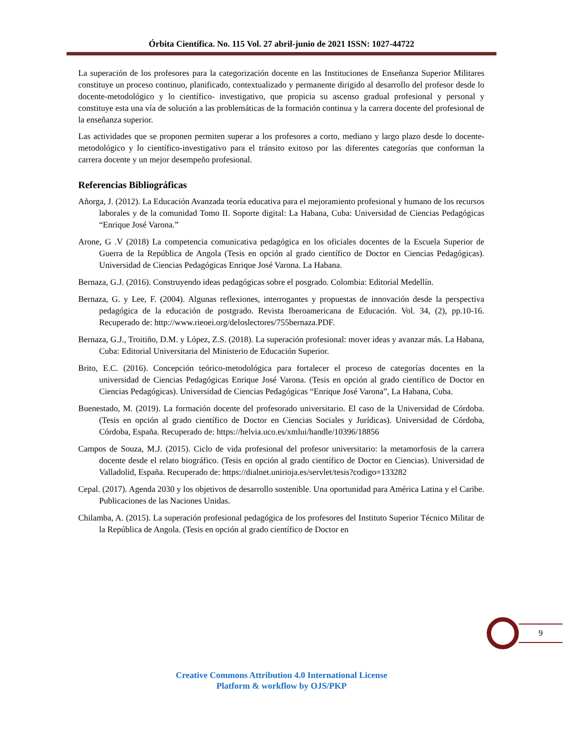Órbita Científica. No. 115 Vol. 27 abril-junio de 2021 ISSN: 1027-44722
La superación de los profesores para la categorización docente en las Instituciones de Enseñanza Superior Militares constituye un proceso continuo, planificado, contextualizado y permanente dirigido al desarrollo del profesor desde lo docente-metodológico y lo científico- investigativo, que propicia su ascenso gradual profesional y personal y constituye esta una vía de solución a las problemáticas de la formación continua y la carrera docente del profesional de la enseñanza superior.
Las actividades que se proponen permiten superar a los profesores a corto, mediano y largo plazo desde lo docente-metodológico y lo científico-investigativo para el tránsito exitoso por las diferentes categorías que conforman la carrera docente y un mejor desempeño profesional.
Referencias Bibliográficas
Añorga, J. (2012). La Educación Avanzada teoría educativa para el mejoramiento profesional y humano de los recursos laborales y de la comunidad Tomo II. Soporte digital: La Habana, Cuba: Universidad de Ciencias Pedagógicas “Enrique José Varona.”
Arone, G .V (2018) La competencia comunicativa pedagógica en los oficiales docentes de la Escuela Superior de Guerra de la República de Angola (Tesis en opción al grado científico de Doctor en Ciencias Pedagógicas). Universidad de Ciencias Pedagógicas Enrique José Varona. La Habana.
Bernaza, G.J. (2016). Construyendo ideas pedagógicas sobre el posgrado. Colombia: Editorial Medellín.
Bernaza, G. y Lee, F. (2004). Algunas reflexiones, interrogantes y propuestas de innovación desde la perspectiva pedagógica de la educación de postgrado. Revista Iberoamericana de Educación. Vol. 34, (2), pp.10-16. Recuperado de: http://www.rieoei.org/deloslectores/755bernaza.PDF.
Bernaza, G.J., Troitiño, D.M. y López, Z.S. (2018). La superación profesional: mover ideas y avanzar más. La Habana, Cuba: Editorial Universitaria del Ministerio de Educación Superior.
Brito, E.C. (2016). Concepción teórico-metodológica para fortalecer el proceso de categorías docentes en la universidad de Ciencias Pedagógicas Enrique José Varona. (Tesis en opción al grado científico de Doctor en Ciencias Pedagógicas). Universidad de Ciencias Pedagógicas “Enrique José Varona”, La Habana, Cuba.
Buenestado, M. (2019). La formación docente del profesorado universitario. El caso de la Universidad de Córdoba. (Tesis en opción al grado científico de Doctor en Ciencias Sociales y Jurídicas). Universidad de Córdoba, Córdoba, España. Recuperado de: https://helvia.uco.es/xmlui/handle/10396/18856
Campos de Souza, M.J. (2015). Ciclo de vida profesional del profesor universitario: la metamorfosis de la carrera docente desde el relato biográfico. (Tesis en opción al grado científico de Doctor en Ciencias). Universidad de Valladolid, España. Recuperado de: https://dialnet.unirioja.es/servlet/tesis?codigo=133282
Cepal. (2017). Agenda 2030 y los objetivos de desarrollo sostenible. Una oportunidad para América Latina y el Caribe. Publicaciones de las Naciones Unidas.
Chilamba, A. (2015). La superación profesional pedagógica de los profesores del Instituto Superior Técnico Militar de la República de Angola. (Tesis en opción al grado científico de Doctor en
9
Creative Commons Attribution 4.0 International License
Platform & workflow by OJS/PKP